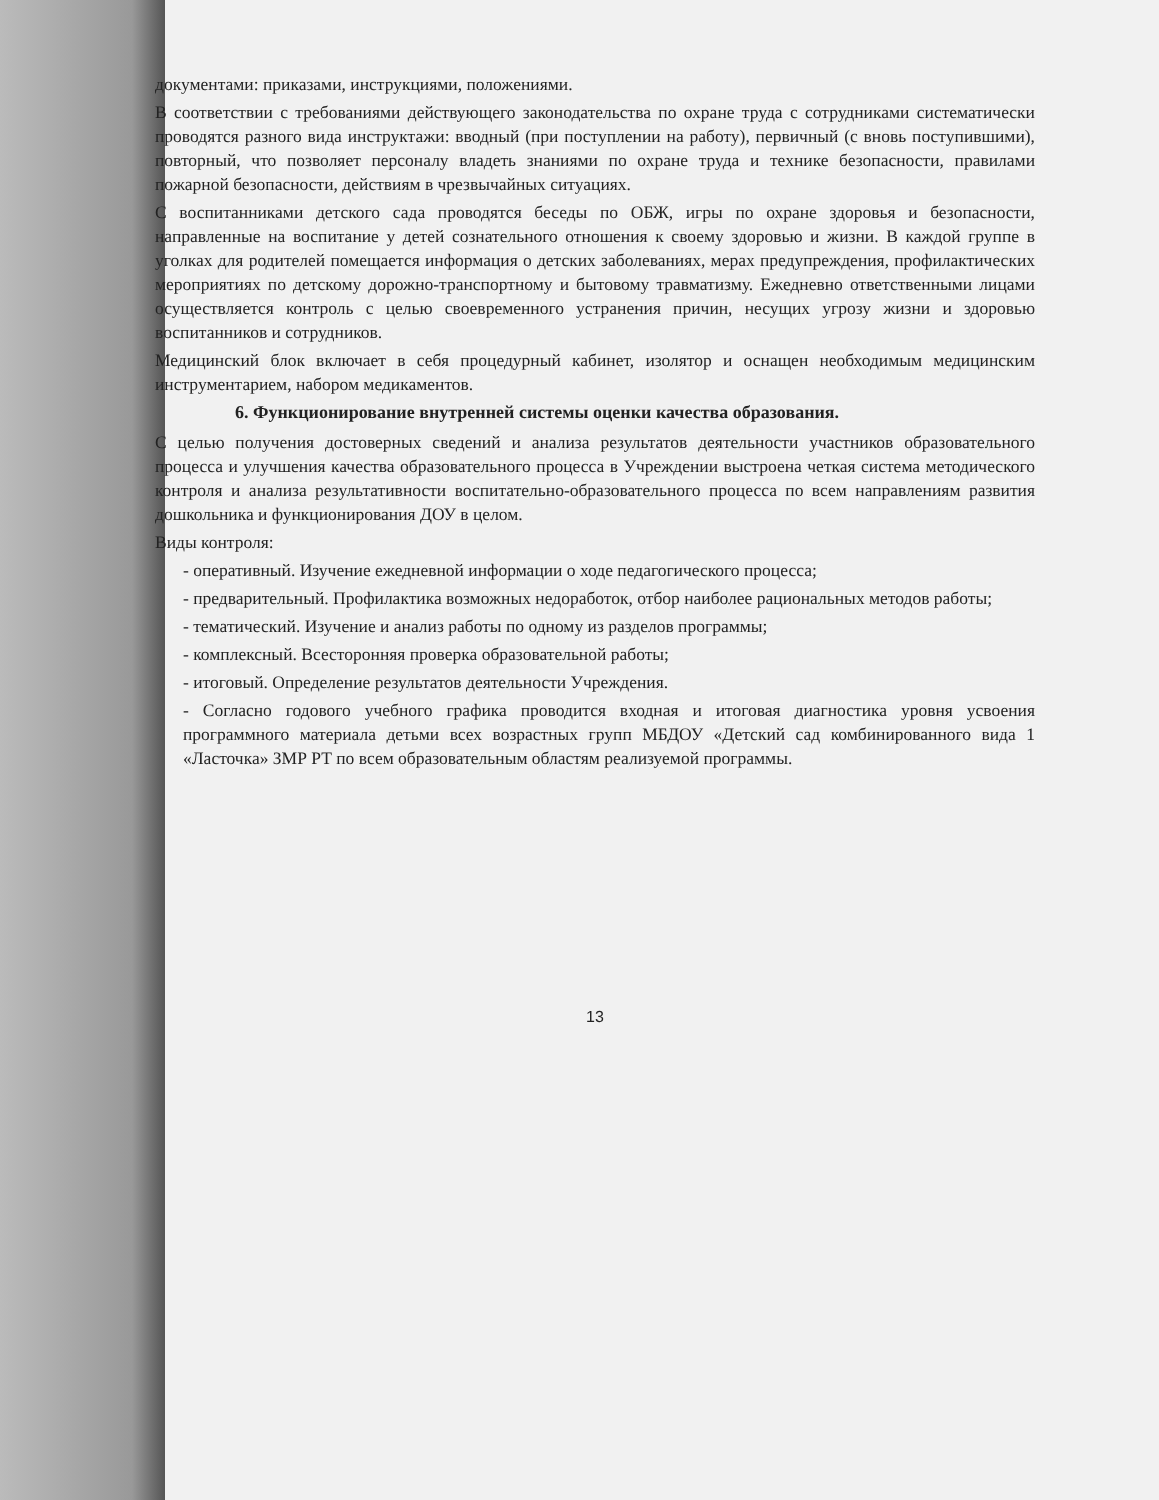документами: приказами, инструкциями, положениями.
В соответствии с требованиями действующего законодательства по охране труда с сотрудниками систематически проводятся разного вида инструктажи: вводный (при поступлении на работу), первичный (с вновь поступившими), повторный, что позволяет персоналу владеть знаниями по охране труда и технике безопасности, правилами пожарной безопасности, действиям в чрезвычайных ситуациях.
С воспитанниками детского сада проводятся беседы по ОБЖ, игры по охране здоровья и безопасности, направленные на воспитание у детей сознательного отношения к своему здоровью и жизни. В каждой группе в уголках для родителей помещается информация о детских заболеваниях, мерах предупреждения, профилактических мероприятиях по детскому дорожно-транспортному и бытовому травматизму. Ежедневно ответственными лицами осуществляется контроль с целью своевременного устранения причин, несущих угрозу жизни и здоровью воспитанников и сотрудников.
Медицинский блок включает в себя процедурный кабинет, изолятор и оснащен необходимым медицинским инструментарием, набором медикаментов.
6. Функционирование внутренней системы оценки качества образования.
С целью получения достоверных сведений и анализа результатов деятельности участников образовательного процесса и улучшения качества образовательного процесса в Учреждении выстроена четкая система методического контроля и анализа результативности воспитательно-образовательного процесса по всем направлениям развития дошкольника и функционирования ДОУ в целом.
Виды контроля:
- оперативный. Изучение ежедневной информации о ходе педагогического процесса;
- предварительный. Профилактика возможных недоработок, отбор наиболее рациональных методов работы;
- тематический. Изучение и анализ работы по одному из разделов программы;
- комплексный. Всесторонняя проверка образовательной работы;
- итоговый. Определение результатов деятельности Учреждения.
- Согласно годового учебного графика проводится входная и итоговая диагностика уровня усвоения программного материала детьми всех возрастных групп МБДОУ «Детский сад комбинированного вида 1 «Ласточка» ЗМР РТ по всем образовательным областям реализуемой программы.
13